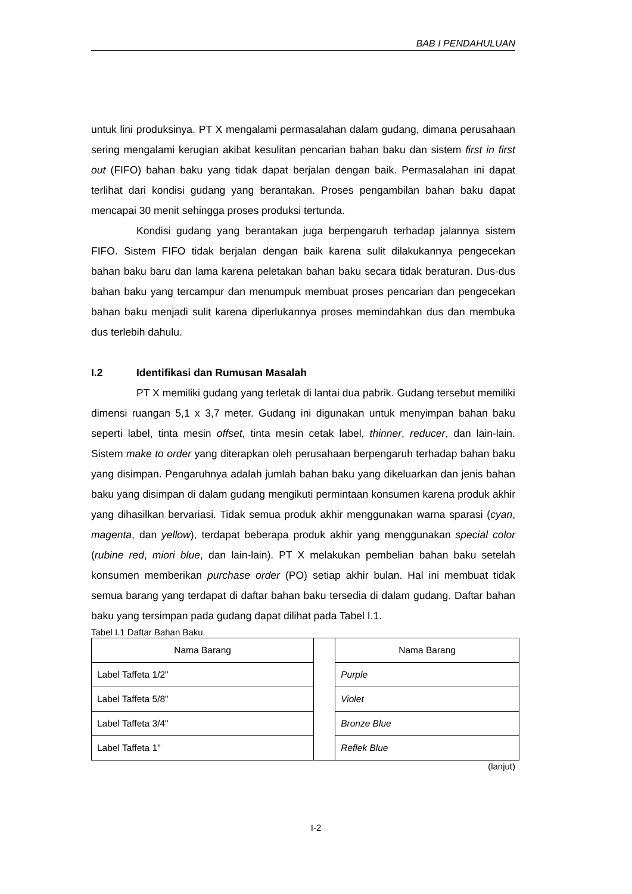BAB I PENDAHULUAN
untuk lini produksinya. PT X mengalami permasalahan dalam gudang, dimana perusahaan sering mengalami kerugian akibat kesulitan pencarian bahan baku dan sistem first in first out (FIFO) bahan baku yang tidak dapat berjalan dengan baik. Permasalahan ini dapat terlihat dari kondisi gudang yang berantakan. Proses pengambilan bahan baku dapat mencapai 30 menit sehingga proses produksi tertunda.
Kondisi gudang yang berantakan juga berpengaruh terhadap jalannya sistem FIFO. Sistem FIFO tidak berjalan dengan baik karena sulit dilakukannya pengecekan bahan baku baru dan lama karena peletakan bahan baku secara tidak beraturan. Dus-dus bahan baku yang tercampur dan menumpuk membuat proses pencarian dan pengecekan bahan baku menjadi sulit karena diperlukannya proses memindahkan dus dan membuka dus terlebih dahulu.
I.2 Identifikasi dan Rumusan Masalah
PT X memiliki gudang yang terletak di lantai dua pabrik. Gudang tersebut memiliki dimensi ruangan 5,1 x 3,7 meter. Gudang ini digunakan untuk menyimpan bahan baku seperti label, tinta mesin offset, tinta mesin cetak label, thinner, reducer, dan lain-lain. Sistem make to order yang diterapkan oleh perusahaan berpengaruh terhadap bahan baku yang disimpan. Pengaruhnya adalah jumlah bahan baku yang dikeluarkan dan jenis bahan baku yang disimpan di dalam gudang mengikuti permintaan konsumen karena produk akhir yang dihasilkan bervariasi. Tidak semua produk akhir menggunakan warna sparasi (cyan, magenta, dan yellow), terdapat beberapa produk akhir yang menggunakan special color (rubine red, miori blue, dan lain-lain). PT X melakukan pembelian bahan baku setelah konsumen memberikan purchase order (PO) setiap akhir bulan. Hal ini membuat tidak semua barang yang terdapat di daftar bahan baku tersedia di dalam gudang. Daftar bahan baku yang tersimpan pada gudang dapat dilihat pada Tabel I.1.
Tabel I.1 Daftar Bahan Baku
| Nama Barang | | Nama Barang |
| Label Taffeta 1/2" | | Purple |
| Label Taffeta 5/8" | | Violet |
| Label Taffeta 3/4" | | Bronze Blue |
| Label Taffeta 1" | | Reflek Blue |
(lanjut)
I-2